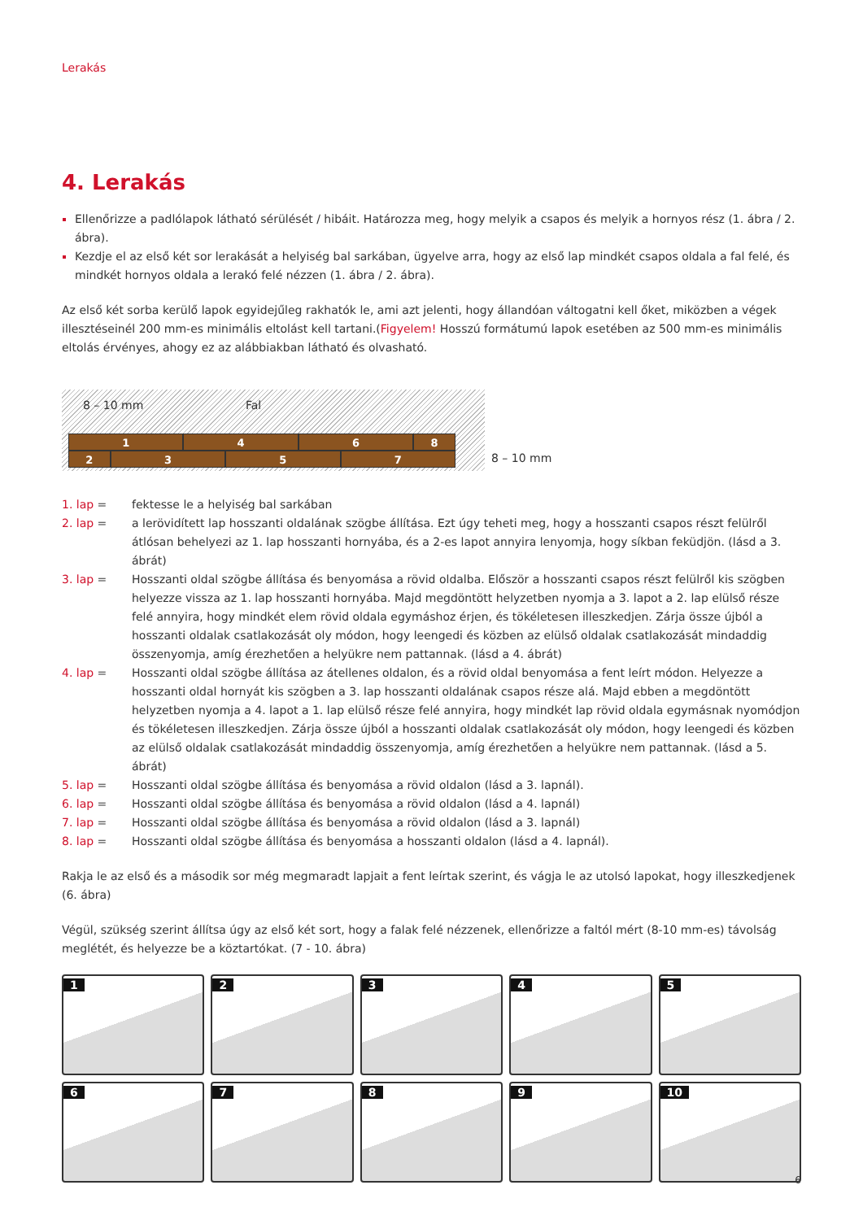Lerakás
4. Lerakás
Ellenőrizze a padlólapok látható sérülését / hibáit. Határozza meg, hogy melyik a csapos és melyik a hornyos rész (1. ábra / 2. ábra).
Kezdje el az első két sor lerakását a helyiség bal sarkában, ügyelve arra, hogy az első lap mindkét csapos oldala a fal felé, és mindkét hornyos oldala a lerakó felé nézzen (1. ábra / 2. ábra).
Az első két sorba kerülő lapok egyidejűleg rakhatók le, ami azt jelenti, hogy állandóan váltogatni kell őket, miközben a végek illesztéseinél 200 mm-es minimális eltolást kell tartani.(Figyelem! Hosszú formátumú lapok esetében az 500 mm-es minimális eltolás érvényes, ahogy ez az alábbiakban látható és olvasható.
8 – 10 mm Fal
1 4 6 8
2 3 5 7
8 – 10 mm
1. lap = fektesse le a helyiség bal sarkában
2. lap = a lerövidített lap hosszanti oldalának szögbe állítása. Ezt úgy teheti meg, hogy a hosszanti csapos részt felülről átlósan behelyezi az 1. lap hosszanti hornyába, és a 2-es lapot annyira lenyomja, hogy síkban feküdjön. (lásd a 3. ábrát)
3. lap = Hosszanti oldal szögbe állítása és benyomása a rövid oldalba. Először a hosszanti csapos részt felülről kis szögben helyezze vissza az 1. lap hosszanti hornyába. Majd megdöntött helyzetben nyomja a 3. lapot a 2. lap elülső része felé annyira, hogy mindkét elem rövid oldala egymáshoz érjen, és tökéletesen illeszkedjen. Zárja össze újból a hosszanti oldalak csatlakozását oly módon, hogy leengedi és közben az elülső oldalak csatlakozását mindaddig összenyomja, amíg érezhetően a helyükre nem pattannak. (lásd a 4. ábrát)
4. lap = Hosszanti oldal szögbe állítása az átellenes oldalon, és a rövid oldal benyomása a fent leírt módon. Helyezze a hosszanti oldal hornyát kis szögben a 3. lap hosszanti oldalának csapos része alá. Majd ebben a megdöntött helyzetben nyomja a 4. lapot a 1. lap elülső része felé annyira, hogy mindkét lap rövid oldala egymásnak nyomódjon és tökéletesen illeszkedjen. Zárja össze újból a hosszanti oldalak csatlakozását oly módon, hogy leengedi és közben az elülső oldalak csatlakozását mindaddig összenyomja, amíg érezhetően a helyükre nem pattannak. (lásd a 5. ábrát)
5. lap = Hosszanti oldal szögbe állítása és benyomása a rövid oldalon (lásd a 3. lapnál).
6. lap = Hosszanti oldal szögbe állítása és benyomása a rövid oldalon (lásd a 4. lapnál)
7. lap = Hosszanti oldal szögbe állítása és benyomása a rövid oldalon (lásd a 3. lapnál)
8. lap = Hosszanti oldal szögbe állítása és benyomása a hosszanti oldalon (lásd a 4. lapnál).
Rakja le az első és a második sor még megmaradt lapjait a fent leírtak szerint, és vágja le az utolsó lapokat, hogy illeszkedjenek (6. ábra)
Végül, szükség szerint állítsa úgy az első két sort, hogy a falak felé nézzenek, ellenőrizze a faltól mért (8-10 mm-es) távolság meglétét, és helyezze be a köztartókat. (7 - 10. ábra)
1
2
3
4
5
6
7
8
9
10
6